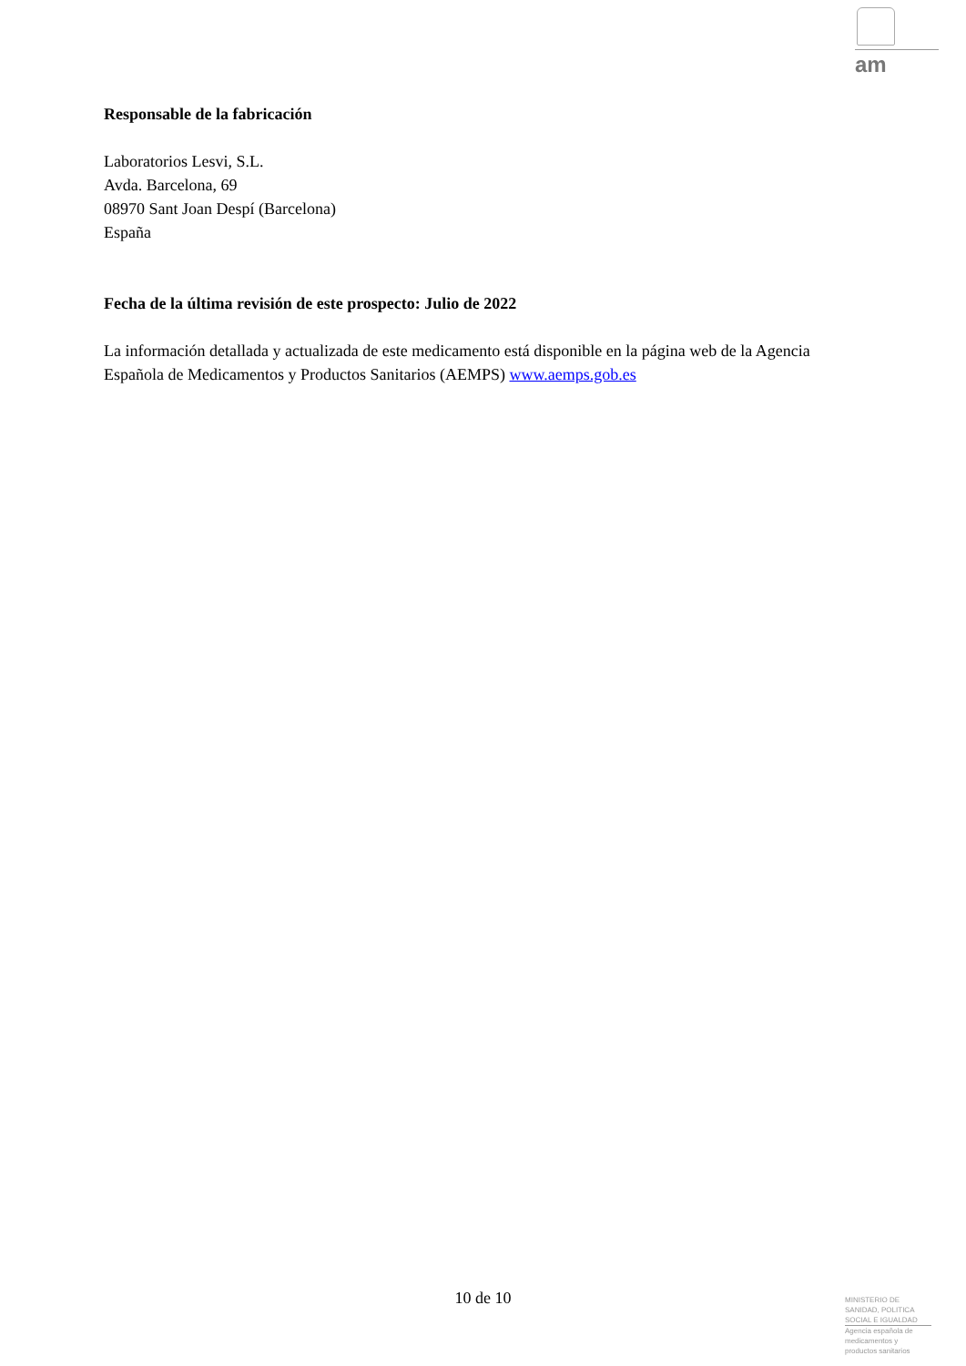am
Responsable de la fabricación
Laboratorios Lesvi, S.L.
Avda. Barcelona, 69
08970 Sant Joan Despí (Barcelona)
España
Fecha de la última revisión de este prospecto: Julio de 2022
La información detallada y actualizada de este medicamento está disponible en la página web de la Agencia Española de Medicamentos y Productos Sanitarios (AEMPS) www.aemps.gob.es
10 de 10
MINISTERIO DE
SANIDAD, POLITICA
SOCIAL E IGUALDAD
Agencia española de
medicamentos y
productos sanitarios